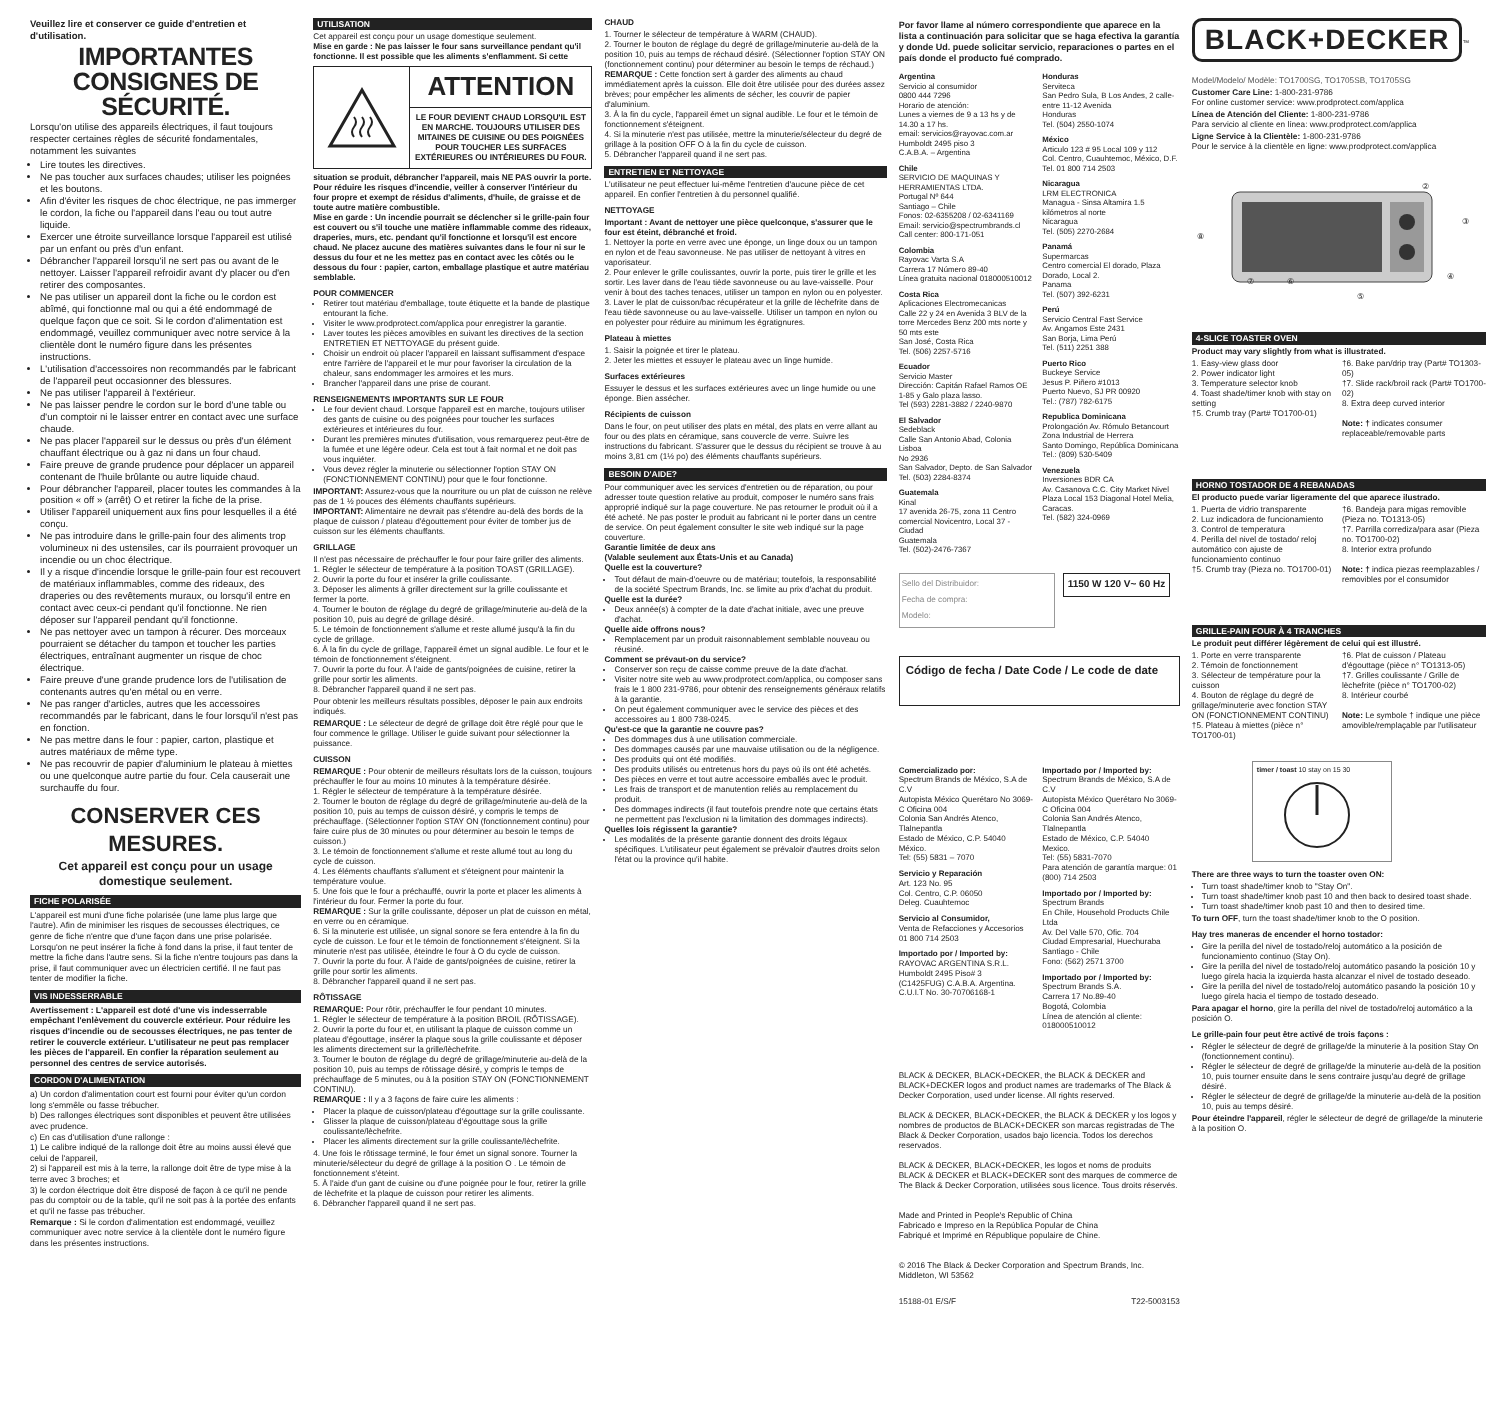Veuillez lire et conserver ce guide d'entretien et d'utilisation.
IMPORTANTES CONSIGNES DE SÉCURITÉ.
Lorsqu'on utilise des appareils électriques, il faut toujours respecter certaines règles de sécurité fondamentales, notamment les suivantes
Lire toutes les directives.
Ne pas toucher aux surfaces chaudes; utiliser les poignées et les boutons.
Afin d'éviter les risques de choc électrique, ne pas immerger le cordon, la fiche ou l'appareil dans l'eau ou tout autre liquide.
Exercer une étroite surveillance lorsque l'appareil est utilisé par un enfant ou près d'un enfant.
Débrancher l'appareil lorsqu'il ne sert pas ou avant de le nettoyer. Laisser l'appareil refroidir avant d'y placer ou d'en retirer des composantes.
Ne pas utiliser un appareil dont la fiche ou le cordon est abîmé, qui fonctionne mal ou qui a été endommagé de quelque façon que ce soit. Si le cordon d'alimentation est endommagé, veuillez communiquer avec notre service à la clientèle dont le numéro figure dans les présentes instructions.
L'utilisation d'accessoires non recommandés par le fabricant de l'appareil peut occasionner des blessures.
Ne pas utiliser l'appareil à l'extérieur.
Ne pas laisser pendre le cordon sur le bord d'une table ou d'un comptoir ni le laisser entrer en contact avec une surface chaude.
Ne pas placer l'appareil sur le dessus ou près d'un élément chauffant électrique ou à gaz ni dans un four chaud.
Faire preuve de grande prudence pour déplacer un appareil contenant de l'huile brûlante ou autre liquide chaud.
Pour débrancher l'appareil, placer toutes les commandes à la position « off » (arrêt) O et retirer la fiche de la prise.
Utiliser l'appareil uniquement aux fins pour lesquelles il a été conçu.
Ne pas introduire dans le grille-pain four des aliments trop volumineux ni des ustensiles, car ils pourraient provoquer un incendie ou un choc électrique.
Il y a risque d'incendie lorsque le grille-pain four est recouvert de matériaux inflammables, comme des rideaux, des draperies ou des revêtements muraux, ou lorsqu'il entre en contact avec ceux-ci pendant qu'il fonctionne. Ne rien déposer sur l'appareil pendant qu'il fonctionne.
Ne pas nettoyer avec un tampon à récurer. Des morceaux pourraient se détacher du tampon et toucher les parties électriques, entraînant augmenter un risque de choc électrique.
Faire preuve d'une grande prudence lors de l'utilisation de contenants autres qu'en métal ou en verre.
Ne pas ranger d'articles, autres que les accessoires recommandés par le fabricant, dans le four lorsqu'il n'est pas en fonction.
Ne pas mettre dans le four : papier, carton, plastique et autres matériaux de même type.
Ne pas recouvrir de papier d'aluminium le plateau à miettes ou une quelconque autre partie du four. Cela causerait une surchauffe du four.
CONSERVER CES MESURES.
Cet appareil est conçu pour un usage domestique seulement.
FICHE POLARISÉE
L'appareil est muni d'une fiche polarisée (une lame plus large que l'autre). Afin de minimiser les risques de secousses électriques, ce genre de fiche n'entre que d'une façon dans une prise polarisée. Lorsqu'on ne peut insérer la fiche à fond dans la prise, il faut tenter de mettre la fiche dans l'autre sens. Si la fiche n'entre toujours pas dans la prise, il faut communiquer avec un électricien certifié. Il ne faut pas tenter de modifier la fiche.
VIS INDESSERRABLE
Avertissement : L'appareil est doté d'une vis indesserrable empêchant l'enlèvement du couvercle extérieur. Pour réduire les risques d'incendie ou de secousses électriques, ne pas tenter de retirer le couvercle extérieur. L'utilisateur ne peut pas remplacer les pièces de l'appareil. En confier la réparation seulement au personnel des centres de service autorisés.
CORDON D'ALIMENTATION
a) Un cordon d'alimentation court est fourni pour éviter qu'un cordon long s'emmêle ou fasse trébucher.
b) Des rallonges électriques sont disponibles et peuvent être utilisées avec prudence.
c) En cas d'utilisation d'une rallonge :
1) Le calibre indiqué de la rallonge doit être au moins aussi élevé que celui de l'appareil,
2) si l'appareil est mis à la terre, la rallonge doit être de type mise à la terre avec 3 broches; et
3) le cordon électrique doit être disposé de façon à ce qu'il ne pende pas du comptoir ou de la table, qu'il ne soit pas à la portée des enfants et qu'il ne fasse pas trébucher.
Remarque : Si le cordon d'alimentation est endommagé, veuillez communiquer avec notre service à la clientèle dont le numéro figure dans les présentes instructions.
UTILISATION
Cet appareil est conçu pour un usage domestique seulement.
Mise en garde : Ne pas laisser le four sans surveillance pendant qu'il fonctionne. Il est possible que les aliments s'enflamment. Si cette
ATTENTION
LE FOUR DEVIENT CHAUD LORSQU'IL EST EN MARCHE. TOUJOURS UTILISER DES MITAINES DE CUISINE OU DES POIGNÉES POUR TOUCHER LES SURFACES EXTÉRIEURES OU INTÉRIEURES DU FOUR.
situation se produit, débrancher l'appareil, mais NE PAS ouvrir la porte. Pour réduire les risques d'incendie, veiller à conserver l'intérieur du four propre et exempt de résidus d'aliments, d'huile, de graisse et de toute autre matière combustible.
Mise en garde : Un incendie pourrait se déclencher si le grille-pain four est couvert ou s'il touche une matière inflammable comme des rideaux, draperies, murs, etc. pendant qu'il fonctionne et lorsqu'il est encore chaud. Ne placez aucune des matières suivantes dans le four ni sur le dessus du four et ne les mettez pas en contact avec les côtés ou le dessous du four : papier, carton, emballage plastique et autre matériau semblable.
POUR COMMENCER
Retirer tout matériau d'emballage, toute étiquette et la bande de plastique entourant la fiche.
Visiter le www.prodprotect.com/applica pour enregistrer la garantie.
Laver toutes les pièces amovibles en suivant les directives de la section ENTRETIEN ET NETTOYAGE du présent guide.
Choisir un endroit où placer l'appareil en laissant suffisamment d'espace entre l'arrière de l'appareil et le mur pour favoriser la circulation de la chaleur, sans endommager les armoires et les murs.
Brancher l'appareil dans une prise de courant.
RENSEIGNEMENTS IMPORTANTS SUR LE FOUR
Le four devient chaud. Lorsque l'appareil est en marche, toujours utiliser des gants de cuisine ou des poignées pour toucher les surfaces extérieures et intérieures du four.
Durant les premières minutes d'utilisation, vous remarquerez peut-être de la fumée et une légère odeur. Cela est tout à fait normal et ne doit pas vous inquiéter.
Vous devez régler la minuterie ou sélectionner l'option STAY ON (FONCTIONNEMENT CONTINU) pour que le four fonctionne.
IMPORTANT: Assurez-vous que la nourriture ou un plat de cuisson ne relève pas de 1 ½ pouces des éléments chauffants supérieurs.
IMPORTANT: Alimentaire ne devrait pas s'étendre au-delà des bords de la plaque de cuisson / plateau d'égouttement pour éviter de tomber jus de cuisson sur les éléments chauffants.
GRILLAGE
Il n'est pas nécessaire de préchauffer le four pour faire griller des aliments.
1. Régler le sélecteur de température à la position TOAST (GRILLAGE).
2. Ouvrir la porte du four et insérer la grille coulissante.
3. Déposer les aliments à griller directement sur la grille coulissante et fermer la porte.
4. Tourner le bouton de réglage du degré de grillage/minuterie au-delà de la position 10, puis au degré de grillage désiré.
5. Le témoin de fonctionnement s'allume et reste allumé jusqu'à la fin du cycle de grillage.
6. À la fin du cycle de grillage, l'appareil émet un signal audible. Le four et le témoin de fonctionnement s'éteignent.
7. Ouvrir la porte du four. À l'aide de gants/poignées de cuisine, retirer la grille pour sortir les aliments.
8. Débrancher l'appareil quand il ne sert pas.
Pour obtenir les meilleurs résultats possibles, déposer le pain aux endroits indiqués.
REMARQUE : Le sélecteur de degré de grillage doit être réglé pour que le four commence le grillage. Utiliser le guide suivant pour sélectionner la puissance.
CUISSON
REMARQUE : Pour obtenir de meilleurs résultats lors de la cuisson, toujours préchauffer le four au moins 10 minutes à la température désirée.
1. Régler le sélecteur de température à la température désirée.
2. Tourner le bouton de réglage du degré de grillage/minuterie au-delà de la position 10, puis au temps de cuisson désiré, y compris le temps de préchauffage. (Sélectionner l'option STAY ON (fonctionnement continu) pour faire cuire plus de 30 minutes ou pour déterminer au besoin le temps de cuisson.)
3. Le témoin de fonctionnement s'allume et reste allumé tout au long du cycle de cuisson.
4. Les éléments chauffants s'allument et s'éteignent pour maintenir la température voulue.
5. Une fois que le four a préchauffé, ouvrir la porte et placer les aliments à l'intérieur du four. Fermer la porte du four.
REMARQUE : Sur la grille coulissante, déposer un plat de cuisson en métal, en verre ou en céramique.
6. Si la minuterie est utilisée, un signal sonore se fera entendre à la fin du cycle de cuisson. Le four et le témoin de fonctionnement s'éteignent. Si la minuterie n'est pas utilisée, éteindre le four à O du cycle de cuisson.
7. Ouvrir la porte du four. À l'aide de gants/poignées de cuisine, retirer la grille pour sortir les aliments.
8. Débrancher l'appareil quand il ne sert pas.
RÔTISSAGE
REMARQUE: Pour rôtir, préchauffer le four pendant 10 minutes.
1. Régler le sélecteur de température à la position BROIL (RÔTISSAGE).
2. Ouvrir la porte du four et, en utilisant la plaque de cuisson comme un plateau d'égouttage, insérer la plaque sous la grille coulissante et déposer les aliments directement sur la grille/lèchefrite.
3. Tourner le bouton de réglage du degré de grillage/minuterie au-delà de la position 10, puis au temps de rôtissage désiré, y compris le temps de préchauffage de 5 minutes, ou à la position STAY ON (FONCTIONNEMENT CONTINU).
REMARQUE : Il y a 3 façons de faire cuire les aliments :
Placer la plaque de cuisson/plateau d'égouttage sur la grille coulissante.
Glisser la plaque de cuisson/plateau d'égouttage sous la grille coulissante/lèchefrite.
Placer les aliments directement sur la grille coulissante/lèchefrite.
4. Une fois le rôtissage terminé, le four émet un signal sonore. Tourner la minuterie/sélecteur du degré de grillage à la position O . Le témoin de fonctionnement s'éteint.
5. À l'aide d'un gant de cuisine ou d'une poignée pour le four, retirer la grille de lèchefrite et la plaque de cuisson pour retirer les aliments.
6. Débrancher l'appareil quand il ne sert pas.
CHAUD
1. Tourner le sélecteur de température à WARM (CHAUD).
2. Tourner le bouton de réglage du degré de grillage/minuterie au-delà de la position 10, puis au temps de réchaud désiré. (Sélectionner l'option STAY ON (fonctionnement continu) pour déterminer au besoin le temps de réchaud.)
REMARQUE : Cette fonction sert à garder des aliments au chaud immédiatement après la cuisson. Elle doit être utilisée pour des durées assez brèves; pour empêcher les aliments de sécher, les couvrir de papier d'aluminium.
3. À la fin du cycle, l'appareil émet un signal audible. Le four et le témoin de fonctionnement s'éteignent.
4. Si la minuterie n'est pas utilisée, mettre la minuterie/sélecteur du degré de grillage à la position OFF O à la fin du cycle de cuisson.
5. Débrancher l'appareil quand il ne sert pas.
ENTRETIEN ET NETTOYAGE
L'utilisateur ne peut effectuer lui-même l'entretien d'aucune pièce de cet appareil. En confier l'entretien à du personnel qualifié.
NETTOYAGE
Important : Avant de nettoyer une pièce quelconque, s'assurer que le four est éteint, débranché et froid.
1. Nettoyer la porte en verre avec une éponge, un linge doux ou un tampon en nylon et de l'eau savonneuse. Ne pas utiliser de nettoyant à vitres en vaporisateur.
2. Pour enlever le grille coulissantes, ouvrir la porte, puis tirer le grille et les sortir. Les laver dans de l'eau tiède savonneuse ou au lave-vaisselle. Pour venir à bout des taches tenaces, utiliser un tampon en nylon ou en polyester.
3. Laver le plat de cuisson/bac récupérateur et la grille de lèchefrite dans de l'eau tiède savonneuse ou au lave-vaisselle. Utiliser un tampon en nylon ou en polyester pour réduire au minimum les égratignures.
Plateau à miettes
1. Saisir la poignée et tirer le plateau.
2. Jeter les miettes et essuyer le plateau avec un linge humide.
Surfaces extérieures
Essuyer le dessus et les surfaces extérieures avec un linge humide ou une éponge. Bien assécher.
Récipients de cuisson
Dans le four, on peut utiliser des plats en métal, des plats en verre allant au four ou des plats en céramique, sans couvercle de verre. Suivre les instructions du fabricant. S'assurer que le dessus du récipient se trouve à au moins 3,81 cm (1½ po) des éléments chauffants supérieurs.
BESOIN D'AIDE?
Pour communiquer avec les services d'entretien ou de réparation, ou pour adresser toute question relative au produit, composer le numéro sans frais approprié indiqué sur la page couverture. Ne pas retourner le produit où il a été acheté. Ne pas poster le produit au fabricant ni le porter dans un centre de service. On peut également consulter le site web indiqué sur la page couverture.
Garantie limitée de deux ans
(Valable seulement aux États-Unis et au Canada)
Quelle est la couverture?
Tout défaut de main-d'oeuvre ou de matériau; toutefois, la responsabilité de la société Spectrum Brands, Inc. se limite au prix d'achat du produit.
Quelle est la durée?
Deux année(s) à compter de la date d'achat initiale, avec une preuve d'achat.
Quelle aide offrons nous?
Remplacement par un produit raisonnablement semblable nouveau ou réusiné.
Comment se prévaut-on du service?
Conserver son reçu de caisse comme preuve de la date d'achat.
Visiter notre site web au www.prodprotect.com/applica, ou composer sans frais le 1 800 231-9786, pour obtenir des renseignements généraux relatifs à la garantie.
On peut également communiquer avec le service des pièces et des accessoires au 1 800 738-0245.
Qu'est-ce que la garantie ne couvre pas?
Des dommages dus à une utilisation commerciale.
Des dommages causés par une mauvaise utilisation ou de la négligence.
Des produits qui ont été modifiés.
Des produits utilisés ou entretenus hors du pays où ils ont été achetés.
Des pièces en verre et tout autre accessoire emballés avec le produit.
Les frais de transport et de manutention reliés au remplacement du produit.
Des dommages indirects (il faut toutefois prendre note que certains états ne permettent pas l'exclusion ni la limitation des dommages indirects).
Quelles lois régissent la garantie?
Les modalités de la présente garantie donnent des droits légaux spécifiques. L'utilisateur peut également se prévaloir d'autres droits selon l'état ou la province qu'il habite.
Por favor llame al número correspondiente que aparece en la lista a continuación para solicitar que se haga efectiva la garantía y donde Ud. puede solicitar servicio, reparaciones o partes en el país donde el producto fué comprado.
Argentina
Servicio al consumidor
0800 444 7296
Horario de atención:
Lunes a viernes de 9 a 13 hs y de 14.30 a 17 hs.
email: servicios@rayovac.com.ar
Humboldt 2495 piso 3
C.A.B.A. – Argentina
Chile
SERVICIO DE MAQUINAS Y HERRAMIENTAS LTDA.
Portugal Nº 644
Santiago – Chile
Fonos: 02-6355208 / 02-6341169
Email: servicio@spectrumbrands.cl
Call center: 800-171-051
Colombia
Rayovac Varta S.A
Carrera 17 Número 89-40
Línea gratuita nacional 018000510012
Costa Rica
Aplicaciones Electromecanicas
Calle 22 y 24 en Avenida 3 BLV de la torre Mercedes Benz 200 mts norte y 50 mts este
San José, Costa Rica
Tel. (506) 2257-5716
Ecuador
Servicio Master
Dirección: Capitán Rafael Ramos OE 1-85 y Galo plaza lasso.
Tel (593) 2281-3882 / 2240-9870
El Salvador
Sedeblack
Calle San Antonio Abad, Colonia Lisboa
No 2936
San Salvador, Depto. de San Salvador
Tel. (503) 2284-8374
Guatemala
Kinal
17 avenida 26-75, zona 11 Centro
comercial Novicentro, Local 37 - Ciudad
Guatemala
Tel. (502)-2476-7367
Honduras
Serviteca
San Pedro Sula, B Los Andes, 2 calle-entre 11-12 Avenida
Honduras
Tel. (504) 2550-1074
México
Articulo 123 # 95 Local 109 y 112
Col. Centro, Cuauhtemoc, México, D.F.
Tel. 01 800 714 2503
Nicaragua
LRM ELECTRONICA
Managua - Sinsa Altamira 1.5 kilómetros al norte
Nicaragua
Tel. (505) 2270-2684
Panamá
Supermarcas
Centro comercial El dorado, Plaza Dorado, Local 2.
Panama
Tel. (507) 392-6231
Perú
Servicio Central Fast Service
Av. Angamos Este 2431
San Borja, Lima Perú
Tel. (511) 2251 388
Puerto Rico
Buckeye Service
Jesus P. Piñero #1013
Puerto Nuevo, SJ PR 00920
Tel.: (787) 782-6175
Republica Dominicana
Prolongación Av. Rómulo Betancourt
Zona Industrial de Herrera
Santo Domingo, República Dominicana
Tel.: (809) 530-5409
Venezuela
Inversiones BDR CA
Av. Casanova C.C. City Market Nivel Plaza Local 153 Diagonal Hotel Melia, Caracas.
Tel. (582) 324-0969
Sello del Distribuidor:
Fecha de compra:
Modelo:
1150 W 120 V~ 60 Hz
Código de fecha / Date Code / Le code de date
Comercializado por:
Spectrum Brands de México, S.A de C.V
Autopista México Querétaro No 3069-C Oficina 004
Colonia San Andrés Atenco, Tlalnepantla
Estado de México, C.P. 54040
México.
Tel: (55) 5831 – 7070
Servicio y Reparación
Art. 123 No. 95
Col. Centro, C.P. 06050
Deleg. Cuauhtemoc
Servicio al Consumidor,
Venta de Refacciones y Accesorios
01 800 714 2503
Importado por / Imported by:
RAYOVAC ARGENTINA S.R.L.
Humboldt 2495 Piso# 3
(C1425FUG) C.A.B.A. Argentina.
C.U.I.T No. 30-70706168-1
Importado por / Imported by:
Spectrum Brands de México, S.A de C.V
Autopista México Querétaro No 3069-C Oficina 004
Colonia San Andrés Atenco, Tlalnepantla
Estado de México, C.P. 54040
Mexico.
Tel: (55) 5831-7070
Para atención de garantía marque: 01 (800) 714 2503
Importado por / Imported by:
Spectrum Brands
En Chile, Household Products Chile Ltda
Av. Del Valle 570, Ofic. 704
Ciudad Empresarial, Huechuraba
Santiago - Chile
Fono: (562) 2571 3700
Importado por / Imported by:
Spectrum Brands S.A.
Carrera 17 No.89-40
Bogotá, Colombia
Línea de atención al cliente: 018000510012
BLACK & DECKER, BLACK+DECKER, the BLACK & DECKER and BLACK+DECKER logos and product names are trademarks of The Black & Decker Corporation, used under license. All rights reserved.
BLACK & DECKER, BLACK+DECKER, the BLACK & DECKER y los logos y nombres de productos de BLACK+DECKER son marcas registradas de The Black & Decker Corporation, usados bajo licencia. Todos los derechos reservados.
BLACK & DECKER, BLACK+DECKER, les logos et noms de produits BLACK & DECKER et BLACK+DECKER sont des marques de commerce de The Black & Decker Corporation, utilisées sous licence. Tous droits réservés.
Made and Printed in People's Republic of China
Fabricado e Impreso en la República Popular de China
Fabriqué et Imprimé en République populaire de Chine.
© 2016 The Black & Decker Corporation and Spectrum Brands, Inc.
Middleton, WI 53562
15188-01 E/S/F T22-5003153
BLACK+DECKER
<sup>™</sup>
Model/Modelo/ Modèle: TO1700SG, TO1705SB, TO1705SG
Customer Care Line: 1-800-231-9786
For online customer service: www.prodprotect.com/applica
Línea de Atención del Cliente: 1-800-231-9786
Para servicio al cliente en línea: www.prodprotect.com/applica
Ligne Service à la Clientèle: 1-800-231-9786
Pour le service à la clientèle en ligne: www.prodprotect.com/applica
⑧
②
③
④
⑤
⑥ ⑦
4-SLICE TOASTER OVEN
Product may vary slightly from what is illustrated.
1. Easy-view glass door
2. Power indicator light
3. Temperature selector knob
4. Toast shade/timer knob with stay on setting
†5. Crumb tray (Part# TO1700-01)
†6. Bake pan/drip tray (Part# TO1303-05)
†7. Slide rack/broil rack (Part# TO1700-02)
8. Extra deep curved interior
Note: † indicates consumer replaceable/removable parts
HORNO TOSTADOR DE 4 REBANADAS
El producto puede variar ligeramente del que aparece ilustrado.
1. Puerta de vidrio transparente
2. Luz indicadora de funcionamiento
3. Control de temperatura
4. Perilla del nivel de tostado/ reloj automático con ajuste de funcionamiento continuo
†5. Crumb tray (Pieza no. TO1700-01)
†6. Bandeja para migas removible (Pieza no. TO1313-05)
†7. Parrilla corrediza/para asar (Pieza no. TO1700-02)
8. Interior extra profundo
Note: † indica piezas reemplazables / removibles por el consumidor
GRILLE-PAIN FOUR À 4 TRANCHES
Le produit peut différer légèrement de celui qui est illustré.
1. Porte en verre transparente
2. Témoin de fonctionnement
3. Sélecteur de température pour la cuisson
4. Bouton de réglage du degré de grillage/minuterie avec fonction STAY ON (FONCTIONNEMENT CONTINU)
†5. Plateau à miettes (pièce n° TO1700-01)
†6. Plat de cuisson / Plateau d'égouttage (pièce n° TO1313-05)
†7. Grilles coulissante / Grille de lèchefrite (pièce n° TO1700-02)
8. Intérieur courbé
Note: Le symbole † indique une pièce amovible/remplaçable par l'utilisateur
timer / toast 10 stay on 15 30
There are three ways to turn the toaster oven ON:
Turn toast shade/timer knob to "Stay On".
Turn toast shade/timer knob past 10 and then back to desired toast shade.
Turn toast shade/timer knob past 10 and then to desired time.
To turn OFF, turn the toast shade/timer knob to the O position.
Hay tres maneras de encender el horno tostador:
Gire la perilla del nivel de tostado/reloj automático a la posición de funcionamiento continuo (Stay On).
Gire la perilla del nivel de tostado/reloj automático pasando la posición 10 y luego gírela hacia la izquierda hasta alcanzar el nivel de tostado deseado.
Gire la perilla del nivel de tostado/reloj automático pasando la posición 10 y luego gírela hacia el tiempo de tostado deseado.
Para apagar el horno, gire la perilla del nivel de tostado/reloj automático a la posición O.
Le grille-pain four peut être activé de trois façons :
Régler le sélecteur de degré de grillage/de la minuterie à la position Stay On (fonctionnement continu).
Régler le sélecteur de degré de grillage/de la minuterie au-delà de la position 10, puis tourner ensuite dans le sens contraire jusqu'au degré de grillage désiré.
Régler le sélecteur de degré de grillage/de la minuterie au-delà de la position 10, puis au temps désiré.
Pour éteindre l'appareil, régler le sélecteur de degré de grillage/de la minuterie à la position O.